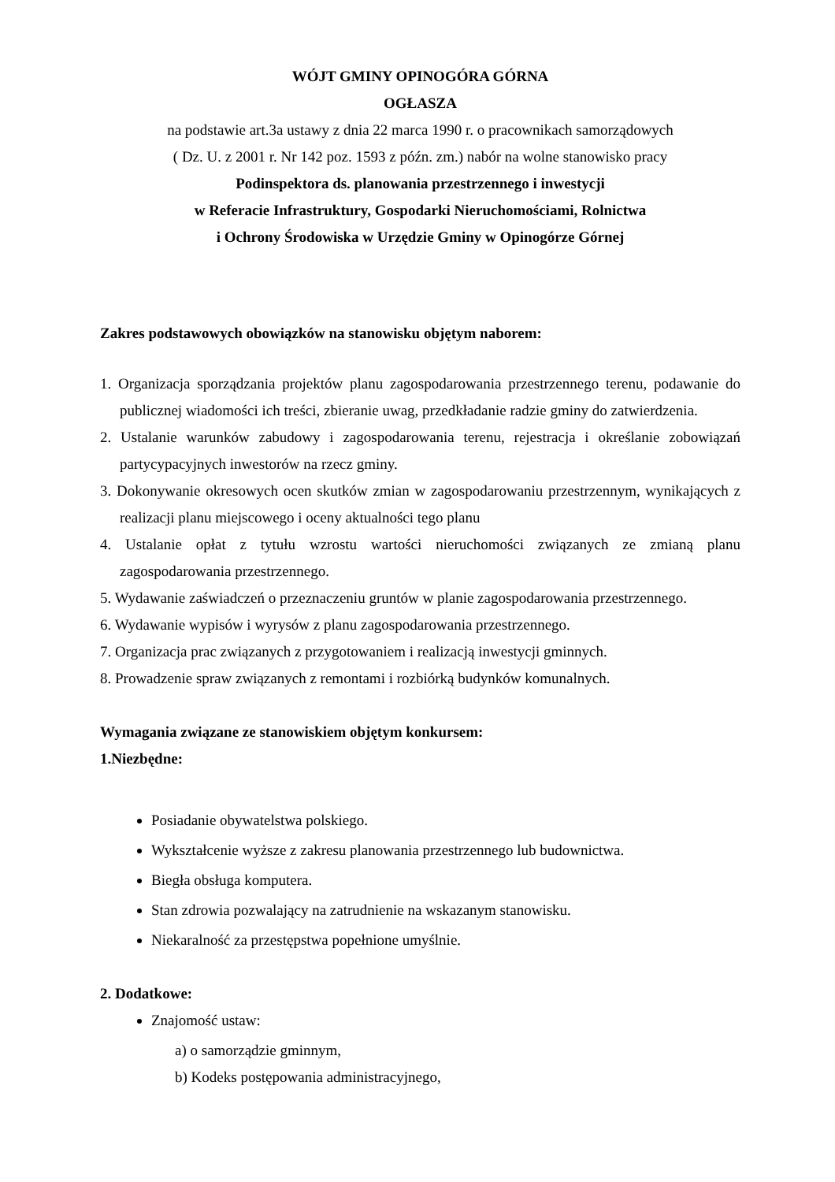WÓJT GMINY OPINOGÓRA GÓRNA
OGŁASZA
na podstawie art.3a ustawy z dnia 22 marca 1990 r. o pracownikach samorządowych
( Dz. U. z 2001 r. Nr 142 poz. 1593 z późn. zm.) nabór na wolne stanowisko pracy
Podinspektora ds. planowania przestrzennego i inwestycji
w Referacie Infrastruktury, Gospodarki Nieruchomościami, Rolnictwa
i Ochrony Środowiska w Urzędzie Gminy w Opinogórze Górnej
Zakres podstawowych obowiązków na stanowisku objętym naborem:
1. Organizacja sporządzania projektów planu zagospodarowania przestrzennego terenu, podawanie do publicznej wiadomości ich treści, zbieranie uwag, przedkładanie radzie gminy do zatwierdzenia.
2. Ustalanie warunków zabudowy i zagospodarowania terenu, rejestracja i określanie zobowiązań partycypacyjnych inwestorów na rzecz gminy.
3. Dokonywanie okresowych ocen skutków zmian w zagospodarowaniu przestrzennym, wynikających z realizacji planu miejscowego i oceny aktualności tego planu
4. Ustalanie opłat z tytułu wzrostu wartości nieruchomości związanych ze zmianą planu zagospodarowania przestrzennego.
5. Wydawanie zaświadczeń o przeznaczeniu gruntów w planie zagospodarowania przestrzennego.
6. Wydawanie wypisów i wyrysów z planu zagospodarowania przestrzennego.
7. Organizacja prac związanych z przygotowaniem i realizacją inwestycji gminnych.
8. Prowadzenie spraw związanych z remontami i rozbiórką budynków komunalnych.
Wymagania związane ze stanowiskiem objętym konkursem:
1.Niezbędne:
Posiadanie obywatelstwa polskiego.
Wykształcenie wyższe z zakresu planowania przestrzennego lub budownictwa.
Biegła obsługa komputera.
Stan zdrowia pozwalający na zatrudnienie na wskazanym stanowisku.
Niekaralność za przestępstwa popełnione umyślnie.
2. Dodatkowe:
Znajomość ustaw:
a) o samorządzie gminnym,
b) Kodeks postępowania administracyjnego,